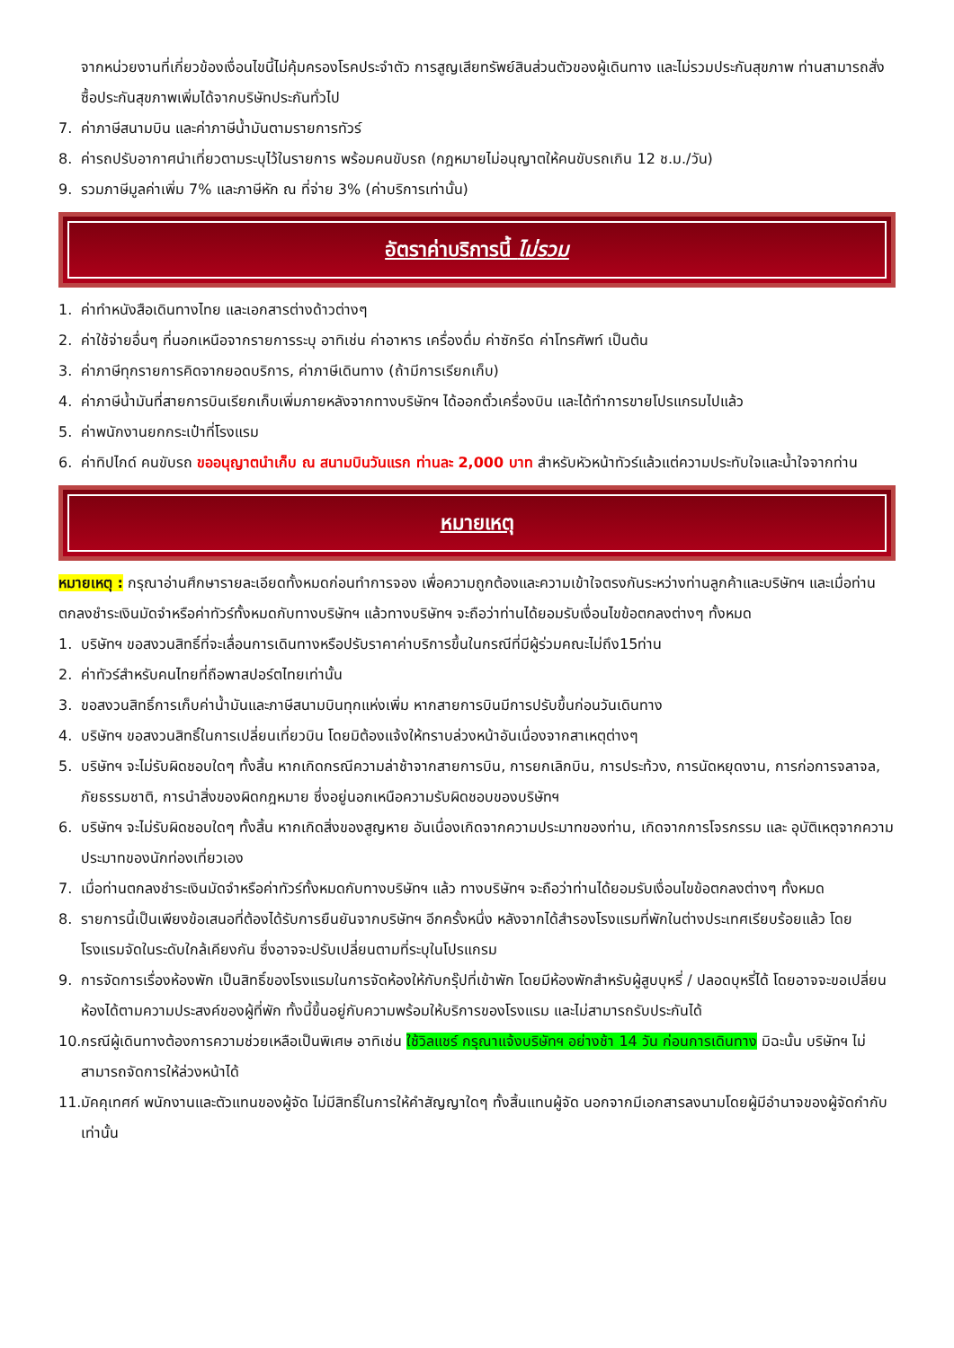จากหน่วยงานที่เกี่ยวข้องเงื่อนไขนี้ไม่คุ้มครองโรคประจำตัว การสูญเสียทรัพย์สินส่วนตัวของผู้เดินทาง และไม่รวมประกันสุขภาพ ท่านสามารถสั่งซื้อประกันสุขภาพเพิ่มได้จากบริษัทประกันทั่วไป
7. ค่าภาษีสนามบิน และค่าภาษีน้ำมันตามรายการทัวร์
8. ค่ารถปรับอากาศนำเที่ยวตามระบุไว้ในรายการ พร้อมคนขับรถ (กฎหมายไม่อนุญาตให้คนขับรถเกิน 12 ช.ม./วัน)
9. รวมภาษีมูลค่าเพิ่ม 7% และภาษีหัก ณ ที่จ่าย 3% (ค่าบริการเท่านั้น)
อัตราค่าบริการนี้ ไม่รวม
1. ค่าทำหนังสือเดินทางไทย และเอกสารต่างด้าวต่างๆ
2. ค่าใช้จ่ายอื่นๆ ที่นอกเหนือจากรายการระบุ อาทิเช่น ค่าอาหาร เครื่องดื่ม ค่าซักรีด ค่าโทรศัพท์ เป็นต้น
3. ค่าภาษีทุกรายการคิดจากยอดบริการ, ค่าภาษีเดินทาง (ถ้ามีการเรียกเก็บ)
4. ค่าภาษีน้ำมันที่สายการบินเรียกเก็บเพิ่มภายหลังจากทางบริษัทฯ ได้ออกตั๋วเครื่องบิน และได้ทำการขายโปรแกรมไปแล้ว
5. ค่าพนักงานยกกระเป๋าที่โรงแรม
6. ค่าทิปไกด์ คนขับรถ ขออนุญาตนำเก็บ ณ สนามบินวันแรก ท่านละ 2,000 บาท สำหรับหัวหน้าทัวร์แล้วแต่ความประทับใจและน้ำใจจากท่าน
หมายเหตุ
หมายเหตุ : กรุณาอ่านศึกษารายละเอียดทั้งหมดก่อนทำการจอง เพื่อความถูกต้องและความเข้าใจตรงกันระหว่างท่านลูกค้าและบริษัทฯ และเมื่อท่านตกลงชำระเงินมัดจำหรือค่าทัวร์ทั้งหมดกับทางบริษัทฯ แล้วทางบริษัทฯ จะถือว่าท่านได้ยอมรับเงื่อนไขข้อตกลงต่างๆ ทั้งหมด
1. บริษัทฯ ขอสงวนสิทธิ์ที่จะเลื่อนการเดินทางหรือปรับราคาค่าบริการขึ้นในกรณีที่มีผู้ร่วมคณะไม่ถึง15ท่าน
2. ค่าทัวร์สำหรับคนไทยที่ถือพาสปอร์ตไทยเท่านั้น
3. ขอสงวนสิทธิ์การเก็บค่าน้ำมันและภาษีสนามบินทุกแห่งเพิ่ม หากสายการบินมีการปรับขึ้นก่อนวันเดินทาง
4. บริษัทฯ ขอสงวนสิทธิ์ในการเปลี่ยนเที่ยวบิน โดยมิต้องแจ้งให้ทราบล่วงหน้าอันเนื่องจากสาเหตุต่างๆ
5. บริษัทฯ จะไม่รับผิดชอบใดๆ ทั้งสิ้น หากเกิดกรณีความล่าช้าจากสายการบิน, การยกเลิกบิน, การประท้วง, การนัดหยุดงาน, การก่อการจลาจล, ภัยธรรมชาติ, การนำสิ่งของผิดกฎหมาย ซึ่งอยู่นอกเหนือความรับผิดชอบของบริษัทฯ
6. บริษัทฯ จะไม่รับผิดชอบใดๆ ทั้งสิ้น หากเกิดสิ่งของสูญหาย อันเนื่องเกิดจากความประมาทของท่าน, เกิดจากการโจรกรรม และ อุบัติเหตุจากความประมาทของนักท่องเที่ยวเอง
7. เมื่อท่านตกลงชำระเงินมัดจำหรือค่าทัวร์ทั้งหมดกับทางบริษัทฯ แล้ว ทางบริษัทฯ จะถือว่าท่านได้ยอมรับเงื่อนไขข้อตกลงต่างๆ ทั้งหมด
8. รายการนี้เป็นเพียงข้อเสนอที่ต้องได้รับการยืนยันจากบริษัทฯ อีกครั้งหนึ่ง หลังจากได้สำรองโรงแรมที่พักในต่างประเทศเรียบร้อยแล้ว โดยโรงแรมจัดในระดับใกล้เคียงกัน ซึ่งอาจจะปรับเปลี่ยนตามที่ระบุในโปรแกรม
9. การจัดการเรื่องห้องพัก เป็นสิทธิ์ของโรงแรมในการจัดห้องให้กับกรุ๊ปที่เข้าพัก โดยมีห้องพักสำหรับผู้สูบบุหรี่ / ปลอดบุหรี่ได้ โดยอาจจะขอเปลี่ยนห้องได้ตามความประสงค์ของผู้ที่พัก ทั้งนี้ขึ้นอยู่กับความพร้อมให้บริการของโรงแรม และไม่สามารถรับประกันได้
10. กรณีผู้เดินทางต้องการความช่วยเหลือเป็นพิเศษ อาทิเช่น ใช้วิลแชร์ กรุณาแจ้งบริษัทฯ อย่างช้า 14 วัน ก่อนการเดินทาง มิฉะนั้น บริษัทฯ ไม่สามารถจัดการให้ล่วงหน้าได้
11. มัคคุเทศก์ พนักงานและตัวแทนของผู้จัด ไม่มีสิทธิ์ในการให้คำสัญญาใดๆ ทั้งสิ้นแทนผู้จัด นอกจากมีเอกสารลงนามโดยผู้มีอำนาจของผู้จัดกำกับเท่านั้น